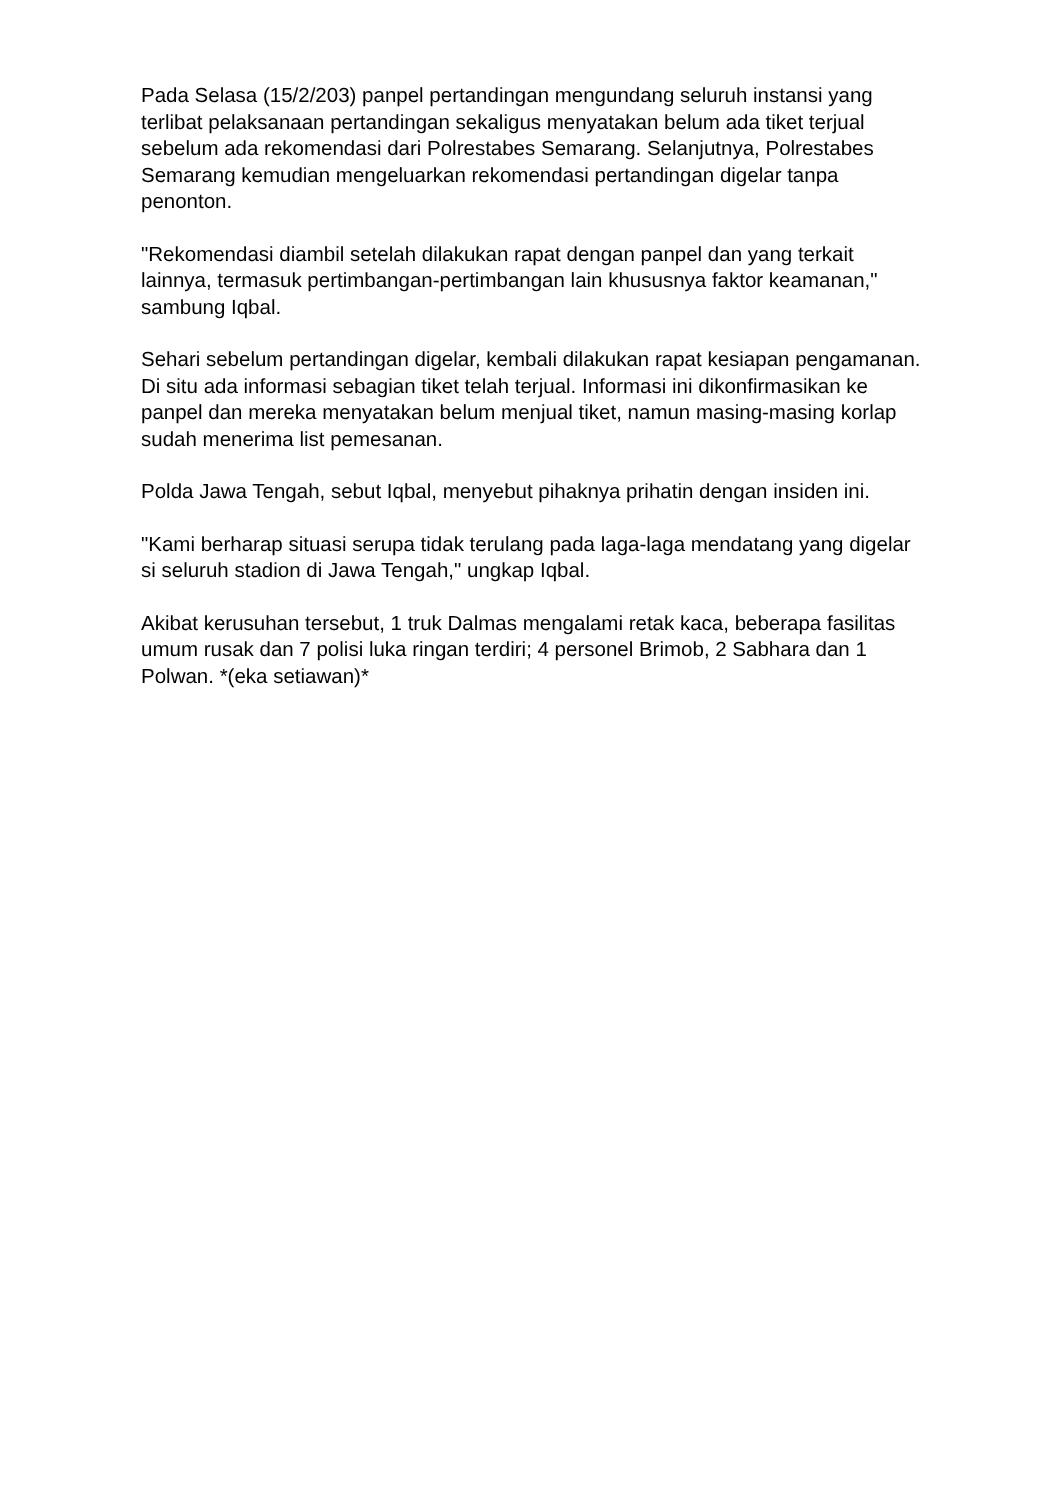Pada Selasa (15/2/203) panpel pertandingan mengundang seluruh instansi yang terlibat pelaksanaan pertandingan sekaligus menyatakan belum ada tiket terjual sebelum ada rekomendasi dari Polrestabes Semarang. Selanjutnya, Polrestabes Semarang kemudian mengeluarkan rekomendasi pertandingan digelar tanpa penonton.
"Rekomendasi diambil setelah dilakukan rapat dengan panpel dan yang terkait lainnya, termasuk pertimbangan-pertimbangan lain khususnya faktor keamanan," sambung Iqbal.
Sehari sebelum pertandingan digelar, kembali dilakukan rapat kesiapan pengamanan. Di situ ada informasi sebagian tiket telah terjual. Informasi ini dikonfirmasikan ke panpel dan mereka menyatakan belum menjual tiket, namun masing-masing korlap sudah menerima list pemesanan.
Polda Jawa Tengah, sebut Iqbal, menyebut pihaknya prihatin dengan insiden ini.
"Kami berharap situasi serupa tidak terulang pada laga-laga mendatang yang digelar si seluruh stadion di Jawa Tengah," ungkap Iqbal.
Akibat kerusuhan tersebut, 1 truk Dalmas mengalami retak kaca, beberapa fasilitas umum rusak dan 7 polisi luka ringan terdiri; 4 personel Brimob, 2 Sabhara dan 1 Polwan. *(eka setiawan)*